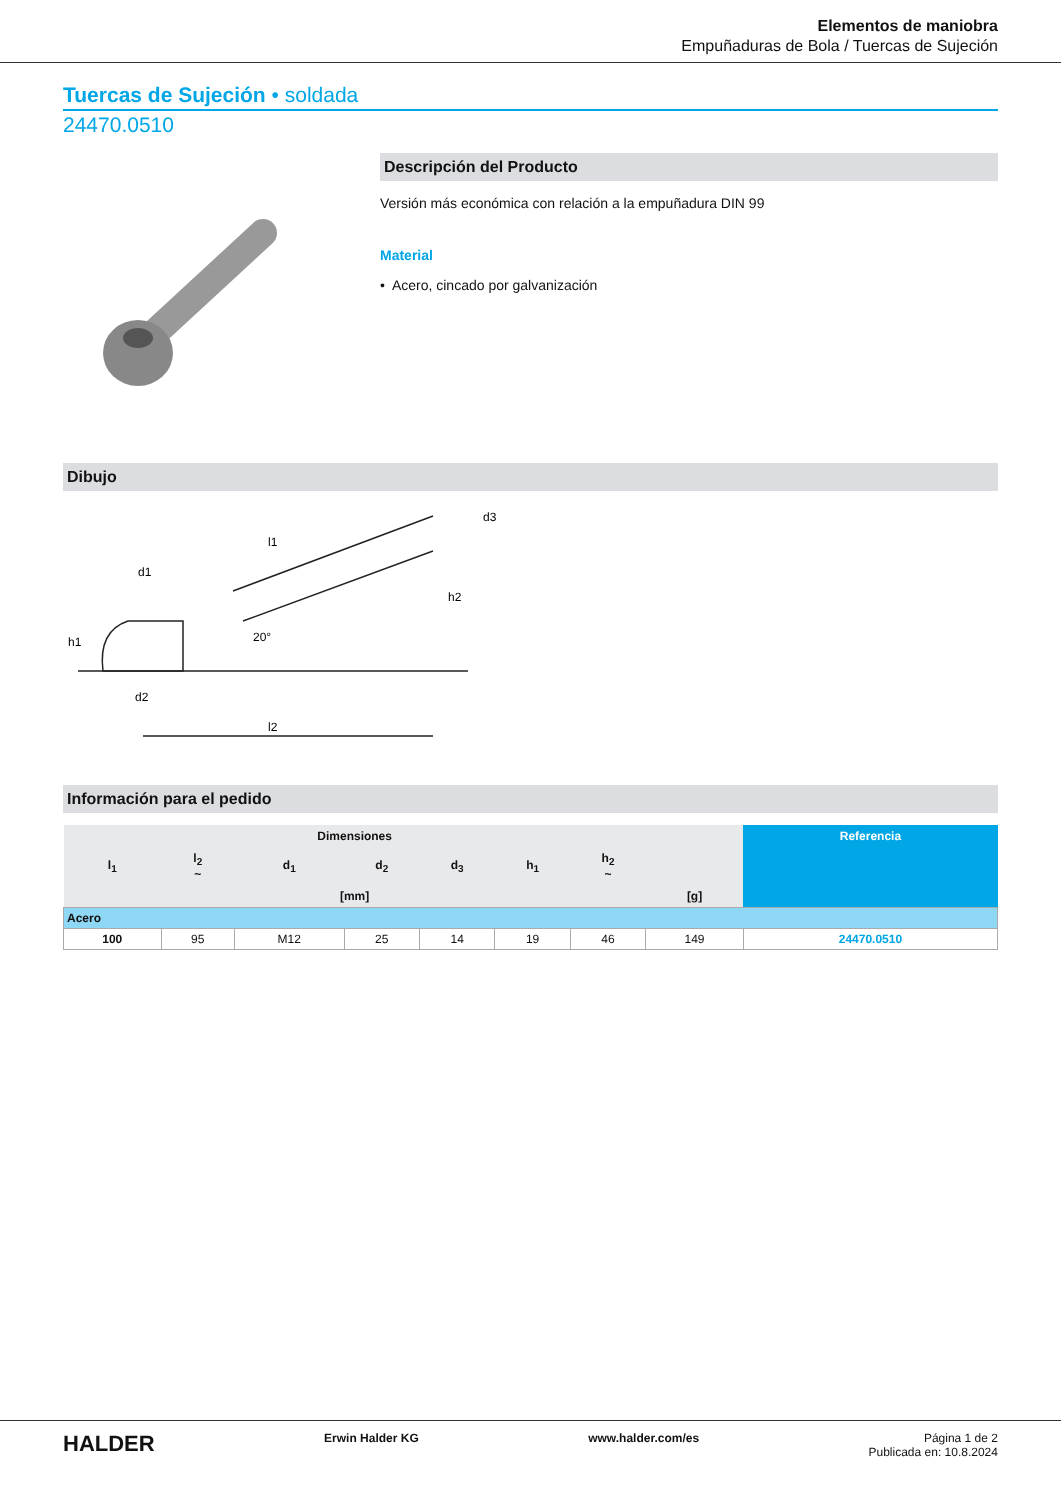Elementos de maniobra
Empuñaduras de Bola / Tuercas de Sujeción
Tuercas de Sujeción • soldada
24470.0510
Descripción del Producto
Versión más económica con relación a la empuñadura DIN 99
Material
• Acero, cincado por galvanización
Dibujo
d1
h1
d2
l2
l1
h2
d3
20°
Información para el pedido
| Dimensiones | | | | | | | | Referencia |
| --- | --- | --- | --- | --- | --- | --- | --- | --- |
| l<sub>1</sub> | l<sub>2</sub> ~ | d<sub>1</sub> | d<sub>2</sub> | d<sub>3</sub> | h<sub>1</sub> | h<sub>2</sub> ~ | | |
| [mm] | | | | | | | [g] | |
| Acero | | | | | | | | |
| 100 | 95 | M12 | 25 | 14 | 19 | 46 | 149 | 24470.0510 |
HALDER Erwin Halder KG www.halder.com/es Página 1 de 2
Publicada en: 10.8.2024